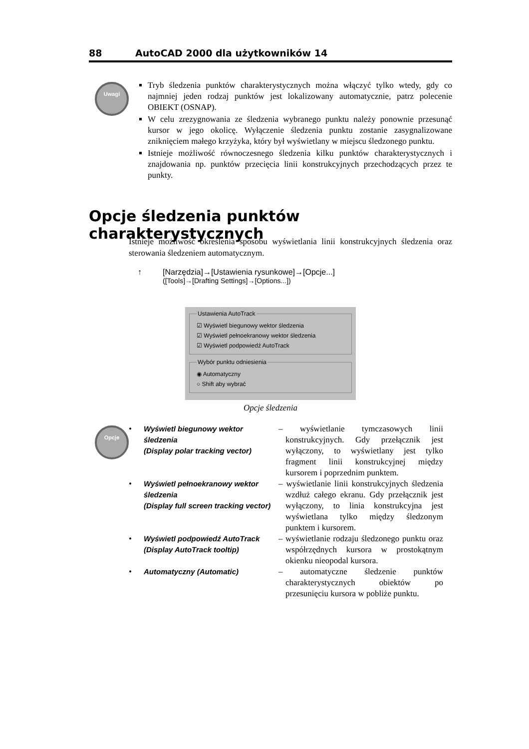88 AutoCAD 2000 dla użytkowników 14
Uwagi
Tryb śledzenia punktów charakterystycznych można włączyć tylko wtedy, gdy co najmniej jeden rodzaj punktów jest lokalizowany automatycznie, patrz polecenie OBIEKT (OSNAP).
W celu zrezygnowania ze śledzenia wybranego punktu należy ponownie przesunąć kursor w jego okolicę. Wyłączenie śledzenia punktu zostanie zasygnalizowane zniknięciem małego krzyżyka, który był wyświetlany w miejscu śledzonego punktu.
Istnieje możliwość równoczesnego śledzenia kilku punktów charakterystycznych i znajdowania np. punktów przecięcia linii konstrukcyjnych przechodzących przez te punkty.
Opcje śledzenia punktów charakterystycznych
Istnieje możliwość określenia sposobu wyświetlania linii konstrukcyjnych śledzenia oraz sterowania śledzeniem automatycznym.
↑ [Narzędzia]→[Ustawienia rysunkowe]→[Opcje...]
([Tools]→[Drafting Settings]→[Options...])
Ustawienia AutoTrack
☑ Wyświetl biegunowy wektor śledzenia
☑ Wyświetl pełnoekranowy wektor śledzenia
☑ Wyświetl podpowiedź AutoTrack
Wybór punktu odniesienia
◉ Automatyczny
○ Shift aby wybrać
Opcje śledzenia
Opcje
•
Wyświetl biegunowy wektor śledzenia
(Display polar tracking vector)
– wyświetlanie tymczasowych linii konstrukcyjnych. Gdy przełącznik jest wyłączony, to wyświetlany jest tylko fragment linii konstrukcyjnej między kursorem i poprzednim punktem.
•
Wyświetl pełnoekranowy wektor śledzenia
(Display full screen tracking vector)
– wyświetlanie linii konstrukcyjnych śledzenia wzdłuż całego ekranu. Gdy przełącznik jest wyłączony, to linia konstrukcyjna jest wyświetlana tylko między śledzonym punktem i kursorem.
•
Wyświetl podpowiedź AutoTrack
(Display AutoTrack tooltip)
– wyświetlanie rodzaju śledzonego punktu oraz współrzędnych kursora w prostokątnym okienku nieopodal kursora.
•
Automatyczny (Automatic)
– automatyczne śledzenie punktów charakterystycznych obiektów po przesunięciu kursora w pobliże punktu.